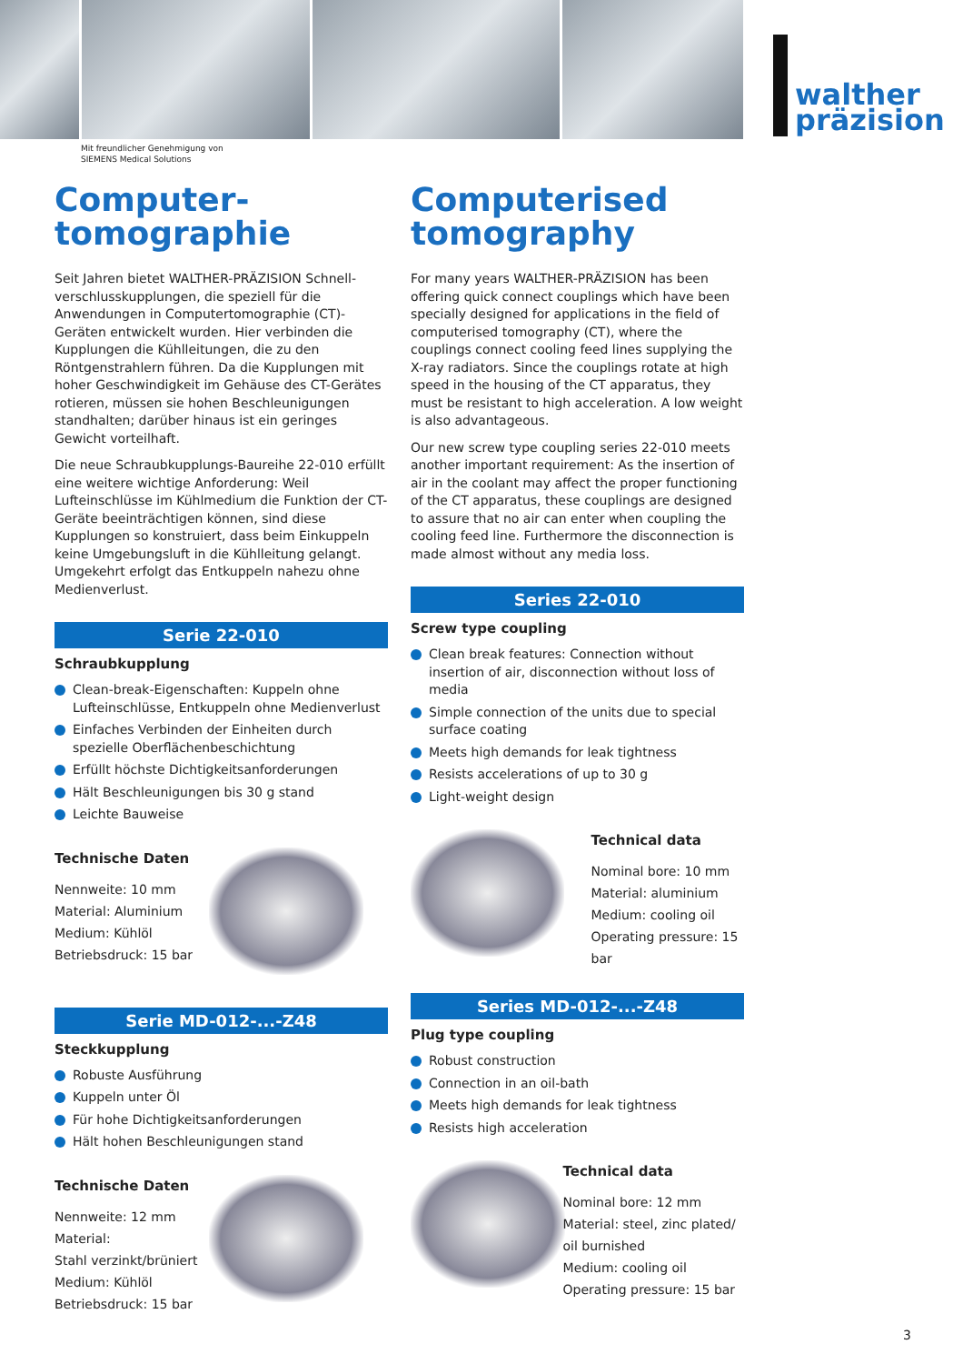walther
präzision
Mit freundlicher Genehmigung von
SIEMENS Medical Solutions
Computer-
tomographie
Seit Jahren bietet WALTHER-PRÄZISION Schnell­verschlusskupplungen, die speziell für die Anwendungen in Computertomographie (CT)-Geräten entwickelt wurden. Hier verbinden die Kupplungen die Kühlleitungen, die zu den Röntgenstrahlern führen. Da die Kupplungen mit hoher Geschwindigkeit im Gehäuse des CT-Gerätes rotieren, müssen sie hohen Beschleunigungen standhalten; darüber hinaus ist ein geringes Gewicht vorteilhaft.
Die neue Schraubkupplungs-Baureihe 22-010 erfüllt eine weitere wichtige Anforderung: Weil Lufteinschlüsse im Kühlmedium die Funktion der CT-Geräte beeinträchtigen können, sind diese Kupplungen so konstruiert, dass beim Einkuppeln keine Umgebungsluft in die Kühlleitung gelangt. Umgekehrt erfolgt das Entkuppeln nahezu ohne Medienverlust.
Serie 22-010
Schraubkupplung
Clean-break-Eigenschaften: Kuppeln ohne Lufteinschlüsse, Entkuppeln ohne Medienverlust
Einfaches Verbinden der Einheiten durch spezielle Oberflächenbeschichtung
Erfüllt höchste Dichtigkeitsanforderungen
Hält Beschleunigungen bis 30 g stand
Leichte Bauweise
Technische Daten
Nennweite: 10 mm
Material: Aluminium
Medium: Kühlöl
Betriebsdruck: 15 bar
Serie MD-012-...-Z48
Steckkupplung
Robuste Ausführung
Kuppeln unter Öl
Für hohe Dichtigkeitsanforderungen
Hält hohen Beschleunigungen stand
Technische Daten
Nennweite: 12 mm
Material:
Stahl verzinkt/brüniert
Medium: Kühlöl
Betriebsdruck: 15 bar
Computerised
tomography
For many years WALTHER-PRÄZISION has been offering quick connect couplings which have been specially designed for applications in the field of computerised tomography (CT), where the couplings connect cooling feed lines supplying the X-ray radiators. Since the couplings rotate at high speed in the housing of the CT apparatus, they must be resistant to high acceleration. A low weight is also advantageous.
Our new screw type coupling series 22-010 meets another important requirement: As the insertion of air in the coolant may affect the proper functioning of the CT apparatus, these couplings are designed to assure that no air can enter when coupling the cooling feed line. Furthermore the disconnection is made almost without any media loss.
Series 22-010
Screw type coupling
Clean break features: Connection without insertion of air, disconnection without loss of media
Simple connection of the units due to special surface coating
Meets high demands for leak tightness
Resists accelerations of up to 30 g
Light-weight design
Technical data
Nominal bore: 10 mm
Material: aluminium
Medium: cooling oil
Operating pressure: 15 bar
Series MD-012-...-Z48
Plug type coupling
Robust construction
Connection in an oil-bath
Meets high demands for leak tightness
Resists high acceleration
Technical data
Nominal bore: 12 mm
Material: steel, zinc plated/ oil burnished
Medium: cooling oil
Operating pressure: 15 bar
3